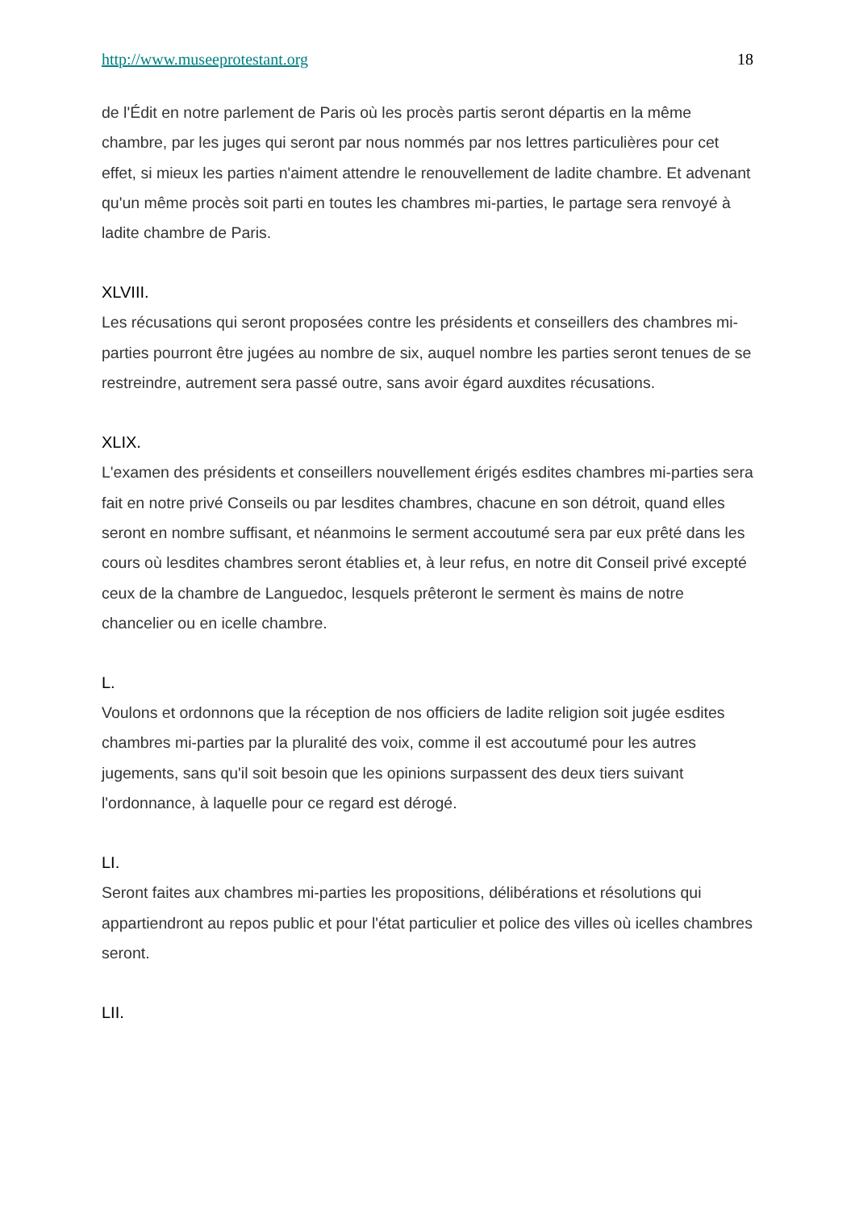http://www.museeprotestant.org 18
de l'Édit en notre parlement de Paris où les procès partis seront départis en la même chambre, par les juges qui seront par nous nommés par nos lettres particulières pour cet effet, si mieux les parties n'aiment attendre le renouvellement de ladite chambre. Et advenant qu'un même procès soit parti en toutes les chambres mi-parties, le partage sera renvoyé à ladite chambre de Paris.
XLVIII.
Les récusations qui seront proposées contre les présidents et conseillers des chambres mi-parties pourront être jugées au nombre de six, auquel nombre les parties seront tenues de se restreindre, autrement sera passé outre, sans avoir égard auxdites récusations.
XLIX.
L'examen des présidents et conseillers nouvellement érigés esdites chambres mi-parties sera fait en notre privé Conseils ou par lesdites chambres, chacune en son détroit, quand elles seront en nombre suffisant, et néanmoins le serment accoutumé sera par eux prêté dans les cours où lesdites chambres seront établies et, à leur refus, en notre dit Conseil privé excepté ceux de la chambre de Languedoc, lesquels prêteront le serment ès mains de notre chancelier ou en icelle chambre.
L.
Voulons et ordonnons que la réception de nos officiers de ladite religion soit jugée esdites chambres mi-parties par la pluralité des voix, comme il est accoutumé pour les autres jugements, sans qu'il soit besoin que les opinions surpassent des deux tiers suivant l'ordonnance, à laquelle pour ce regard est dérogé.
LI.
Seront faites aux chambres mi-parties les propositions, délibérations et résolutions qui appartiendront au repos public et pour l'état particulier et police des villes où icelles chambres seront.
LII.